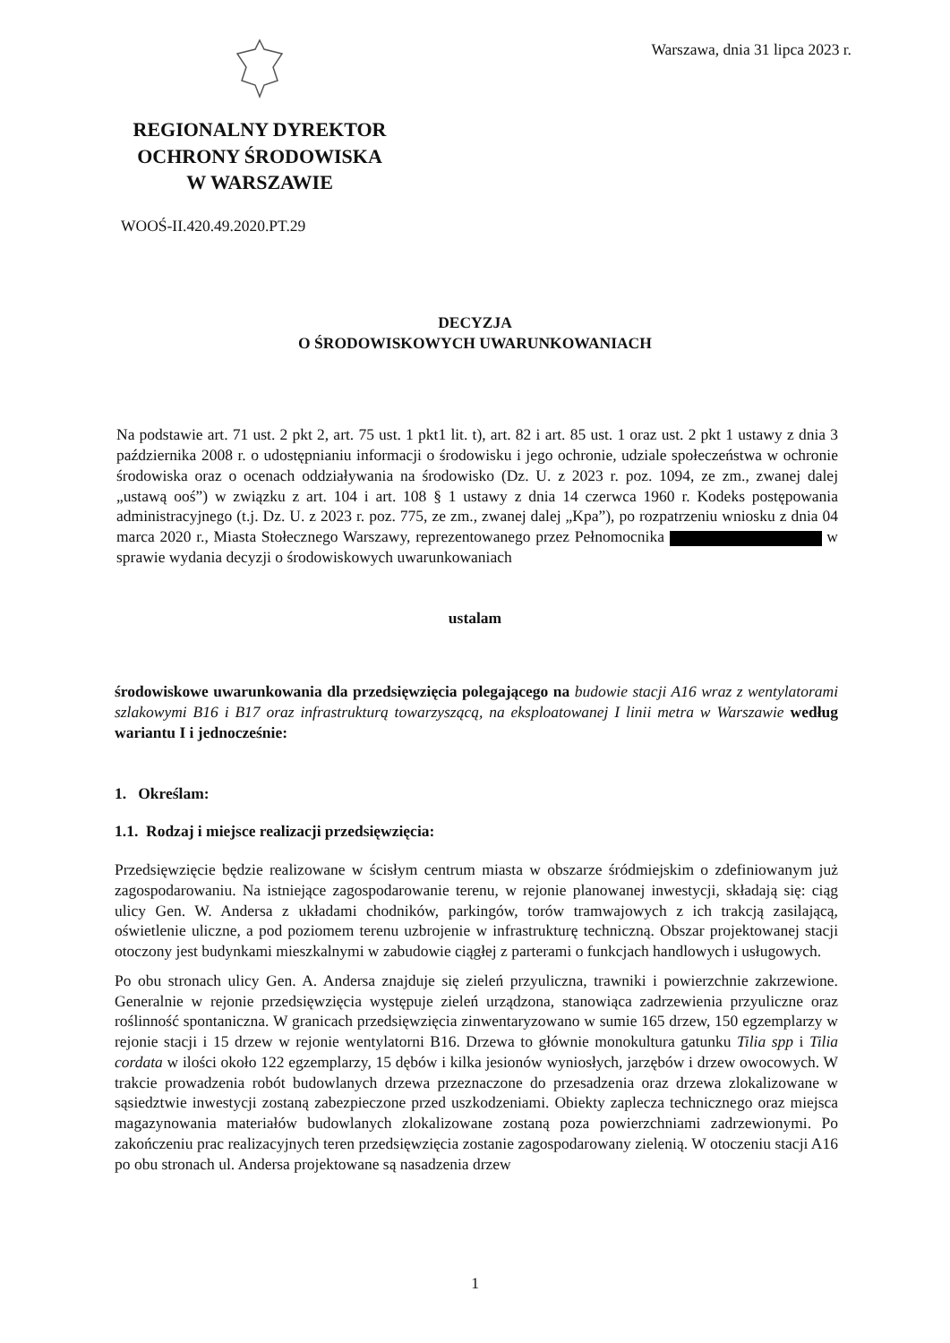Warszawa, dnia 31 lipca 2023 r.
REGIONALNY DYREKTOR
OCHRONY ŚRODOWISKA
W WARSZAWIE
WOOŚ-II.420.49.2020.PT.29
DECYZJA
O ŚRODOWISKOWYCH UWARUNKOWANIACH
Na podstawie art. 71 ust. 2 pkt 2, art. 75 ust. 1 pkt1 lit. t), art. 82 i art. 85 ust. 1 oraz ust. 2 pkt 1 ustawy z dnia 3 października 2008 r. o udostępnianiu informacji o środowisku i jego ochronie, udziale społeczeństwa w ochronie środowiska oraz o ocenach oddziaływania na środowisko (Dz. U. z 2023 r. poz. 1094, ze zm., zwanej dalej „ustawą ooś”) w związku z art. 104 i art. 108 § 1 ustawy z dnia 14 czerwca 1960 r. Kodeks postępowania administracyjnego (t.j. Dz. U. z 2023 r. poz. 775, ze zm., zwanej dalej „Kpa”), po rozpatrzeniu wniosku z dnia 04 marca 2020 r., Miasta Stołecznego Warszawy, reprezentowanego przez Pełnomocnika w sprawie wydania decyzji o środowiskowych uwarunkowaniach
ustalam
środowiskowe uwarunkowania dla przedsięwzięcia polegającego na budowie stacji A16 wraz z wentylatorami szlakowymi B16 i B17 oraz infrastrukturą towarzyszącą, na eksploatowanej I linii metra w Warszawie według wariantu I i jednocześnie:
1. Określam:
1.1. Rodzaj i miejsce realizacji przedsięwzięcia:
Przedsięwzięcie będzie realizowane w ścisłym centrum miasta w obszarze śródmiejskim o zdefiniowanym już zagospodarowaniu. Na istniejące zagospodarowanie terenu, w rejonie planowanej inwestycji, składają się: ciąg ulicy Gen. W. Andersa z układami chodników, parkingów, torów tramwajowych z ich trakcją zasilającą, oświetlenie uliczne, a pod poziomem terenu uzbrojenie w infrastrukturę techniczną. Obszar projektowanej stacji otoczony jest budynkami mieszkalnymi w zabudowie ciągłej z parterami o funkcjach handlowych i usługowych.
Po obu stronach ulicy Gen. A. Andersa znajduje się zieleń przyuliczna, trawniki i powierzchnie zakrzewione. Generalnie w rejonie przedsięwzięcia występuje zieleń urządzona, stanowiąca zadrzewienia przyuliczne oraz roślinność spontaniczna. W granicach przedsięwzięcia zinwentaryzowano w sumie 165 drzew, 150 egzemplarzy w rejonie stacji i 15 drzew w rejonie wentylatorni B16. Drzewa to głównie monokultura gatunku Tilia spp i Tilia cordata w ilości około 122 egzemplarzy, 15 dębów i kilka jesionów wyniosłych, jarzębów i drzew owocowych. W trakcie prowadzenia robót budowlanych drzewa przeznaczone do przesadzenia oraz drzewa zlokalizowane w sąsiedztwie inwestycji zostaną zabezpieczone przed uszkodzeniami. Obiekty zaplecza technicznego oraz miejsca magazynowania materiałów budowlanych zlokalizowane zostaną poza powierzchniami zadrzewionymi. Po zakończeniu prac realizacyjnych teren przedsięwzięcia zostanie zagospodarowany zielenią. W otoczeniu stacji A16 po obu stronach ul. Andersa projektowane są nasadzenia drzew
1